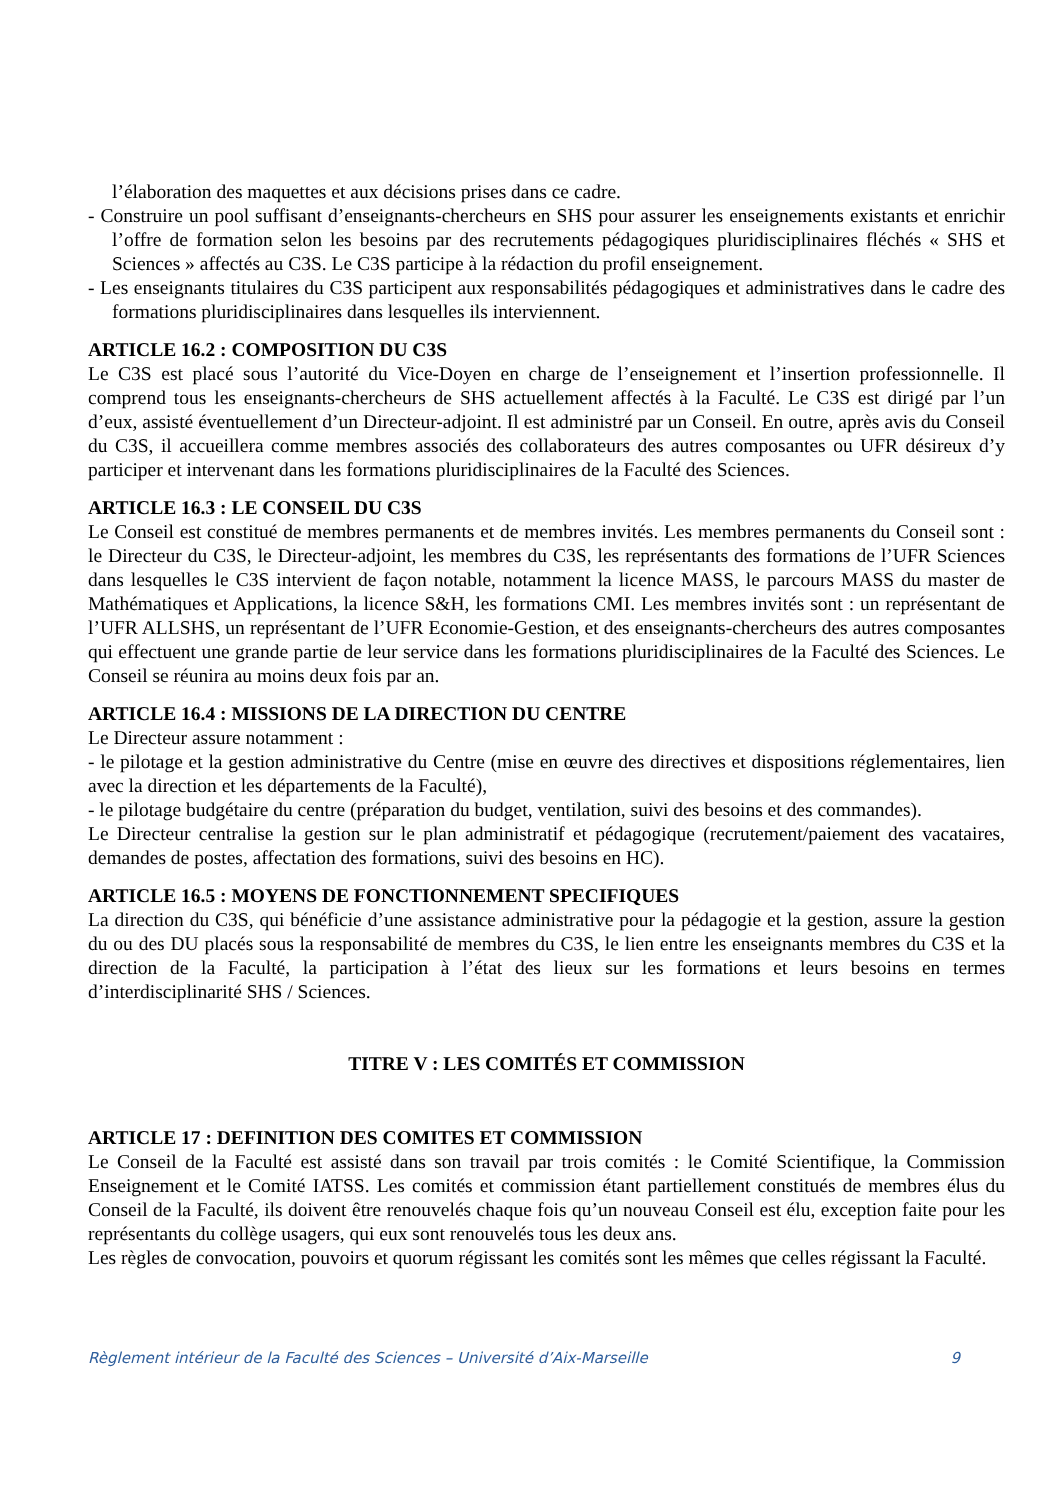l’élaboration des maquettes et aux décisions prises dans ce cadre.
- Construire un pool suffisant d’enseignants-chercheurs en SHS pour assurer les enseignements existants et enrichir l’offre de formation selon les besoins par des recrutements pédagogiques pluridisciplinaires fléchés « SHS et Sciences » affectés au C3S. Le C3S participe à la rédaction du profil enseignement.
- Les enseignants titulaires du C3S participent aux responsabilités pédagogiques et administratives dans le cadre des formations pluridisciplinaires dans lesquelles ils interviennent.
ARTICLE 16.2 : COMPOSITION DU C3S
Le C3S est placé sous l’autorité du Vice-Doyen en charge de l’enseignement et l’insertion professionnelle. Il comprend tous les enseignants-chercheurs de SHS actuellement affectés à la Faculté. Le C3S est dirigé par l’un d’eux, assisté éventuellement d’un Directeur-adjoint. Il est administré par un Conseil. En outre, après avis du Conseil du C3S, il accueillera comme membres associés des collaborateurs des autres composantes ou UFR désireux d’y participer et intervenant dans les formations pluridisciplinaires de la Faculté des Sciences.
ARTICLE 16.3 : LE CONSEIL DU C3S
Le Conseil est constitué de membres permanents et de membres invités. Les membres permanents du Conseil sont : le Directeur du C3S, le Directeur-adjoint, les membres du C3S, les représentants des formations de l’UFR Sciences dans lesquelles le C3S intervient de façon notable, notamment la licence MASS, le parcours MASS du master de Mathématiques et Applications, la licence S&H, les formations CMI. Les membres invités sont : un représentant de l’UFR ALLSHS, un représentant de l’UFR Economie-Gestion, et des enseignants-chercheurs des autres composantes qui effectuent une grande partie de leur service dans les formations pluridisciplinaires de la Faculté des Sciences. Le Conseil se réunira au moins deux fois par an.
ARTICLE 16.4 : MISSIONS DE LA DIRECTION DU CENTRE
Le Directeur assure notamment :
- le pilotage et la gestion administrative du Centre (mise en œuvre des directives et dispositions réglementaires, lien avec la direction et les départements de la Faculté),
- le pilotage budgétaire du centre (préparation du budget, ventilation, suivi des besoins et des commandes).
Le Directeur centralise la gestion sur le plan administratif et pédagogique (recrutement/paiement des vacataires, demandes de postes, affectation des formations, suivi des besoins en HC).
ARTICLE 16.5 : MOYENS DE FONCTIONNEMENT SPECIFIQUES
La direction du C3S, qui bénéficie d’une assistance administrative pour la pédagogie et la gestion, assure la gestion du ou des DU placés sous la responsabilité de membres du C3S, le lien entre les enseignants membres du C3S et la direction de la Faculté, la participation à l’état des lieux sur les formations et leurs besoins en termes d’interdisciplinarité SHS / Sciences.
TITRE V : LES COMITÉS ET COMMISSION
ARTICLE 17 : DEFINITION DES COMITES ET COMMISSION
Le Conseil de la Faculté est assisté dans son travail par trois comités : le Comité Scientifique, la Commission Enseignement et le Comité IATSS. Les comités et commission étant partiellement constitués de membres élus du Conseil de la Faculté, ils doivent être renouvelés chaque fois qu’un nouveau Conseil est élu, exception faite pour les représentants du collège usagers, qui eux sont renouvelés tous les deux ans.
Les règles de convocation, pouvoirs et quorum régissant les comités sont les mêmes que celles régissant la Faculté.
Règlement intérieur de la Faculté des Sciences – Université d’Aix-Marseille 9